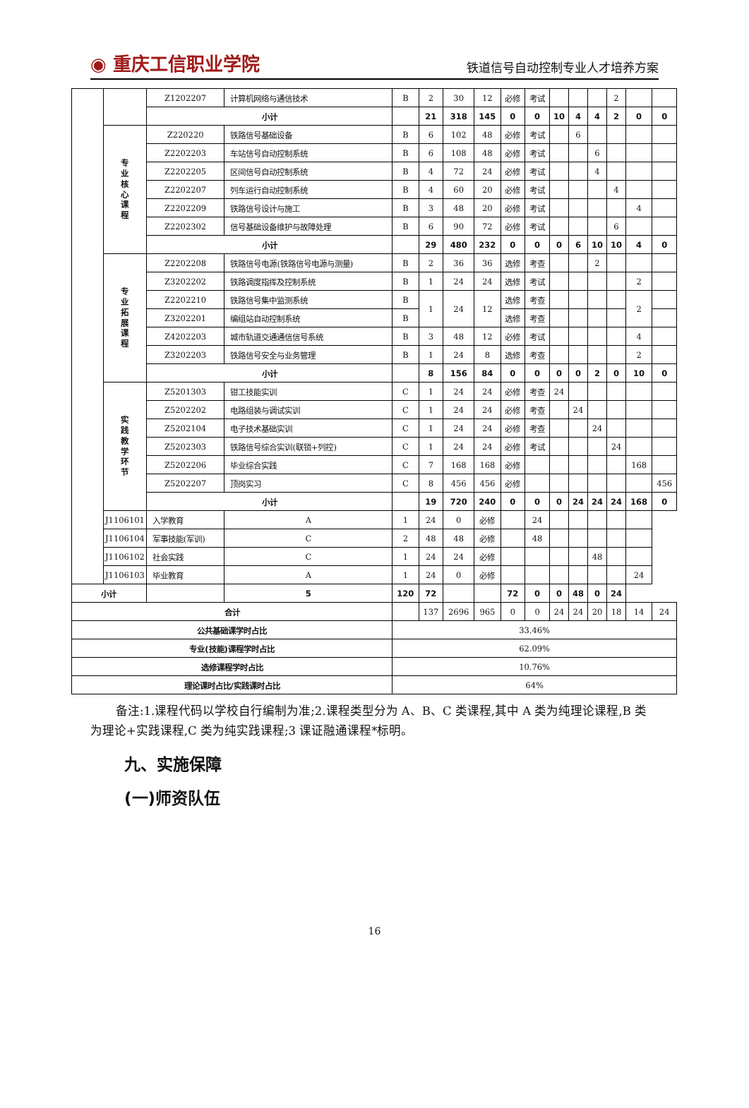◉ 重庆工信职业学院
铁道信号自动控制专业人才培养方案
| | | Z1202207 | 计算机网络与通信技术 | B | 2 | 30 | 12 | 必修 | 考试 | | | | 2 | | | |
| | | 小计 | | | 21 | 318 | 145 | 0 | 0 | 10 | 4 | 4 | 2 | 0 | 0 | |
| | 专 业 核 心 课 程 | Z220220 | 铁路信号基础设备 | B | 6 | 102 | 48 | 必修 | 考试 | | 6 | | | | | |
| | | Z2202203 | 车站信号自动控制系统 | B | 6 | 108 | 48 | 必修 | 考试 | | | 6 | | | | |
| | | Z2202205 | 区间信号自动控制系统 | B | 4 | 72 | 24 | 必修 | 考试 | | | 4 | | | | |
| | | Z2202207 | 列车运行自动控制系统 | B | 4 | 60 | 20 | 必修 | 考试 | | | | 4 | | | |
| | | Z2202209 | 铁路信号设计与施工 | B | 3 | 48 | 20 | 必修 | 考试 | | | | | 4 | | |
| | | Z2202302 | 信号基础设备维护与故障处理 | B | 6 | 90 | 72 | 必修 | 考试 | | | | 6 | | | |
| | | 小计 | | | 29 | 480 | 232 | 0 | 0 | 0 | 6 | 10 | 10 | 4 | 0 | |
| | 专 业 拓 展 课 程 | Z2202208 | 铁路信号电源(铁路信号电源与测量) | B | 2 | 36 | 36 | 选修 | 考查 | | | 2 | | | | |
| | | Z3202202 | 铁路调度指挥及控制系统 | B | 1 | 24 | 24 | 选修 | 考试 | | | | | 2 | | |
| | | Z2202210 | 铁路信号集中监测系统 | B | 1 | 24 | 12 | 选修 | 考查 | | | | | 2 | | |
| | | Z3202201 | 编组站自动控制系统 | B | | | | 选修 | 考查 | | | | | | | |
| | | Z4202203 | 城市轨道交通通信信号系统 | B | 3 | 48 | 12 | 必修 | 考试 | | | | | 4 | | |
| | | Z3202203 | 铁路信号安全与业务管理 | B | 1 | 24 | 8 | 选修 | 考查 | | | | | 2 | | |
| | | 小计 | | | 8 | 156 | 84 | 0 | 0 | 0 | 0 | 2 | 0 | 10 | 0 | |
| | 实 践 教 学 环 节 | Z5201303 | 钳工技能实训 | C | 1 | 24 | 24 | 必修 | 考查 | 24 | | | | | | |
| | | Z5202202 | 电路组装与调试实训 | C | 1 | 24 | 24 | 必修 | 考查 | | 24 | | | | | |
| | | Z5202104 | 电子技术基础实训 | C | 1 | 24 | 24 | 必修 | 考查 | | | 24 | | | | |
| | | Z5202303 | 铁路信号综合实训(联锁+列控) | C | 1 | 24 | 24 | 必修 | 考试 | | | | 24 | | | |
| | | Z5202206 | 毕业综合实践 | C | 7 | 168 | 168 | 必修 | | | | | | 168 | | |
| | | Z5202207 | 顶岗实习 | C | 8 | 456 | 456 | 必修 | | | | | | | 456 | |
| | | 小计 | | | 19 | 720 | 240 | 0 | 0 | 0 | 24 | 24 | 24 | 168 | 0 | |
| | | | J1106101 | 入学教育 | A | 1 | 24 | 0 | 必修 | | 24 | | | | | |
| | | | J1106104 | 军事技能(军训) | C | 2 | 48 | 48 | 必修 | | 48 | | | | | |
| | | | J1106102 | 社会实践 | C | 1 | 24 | 24 | 必修 | | | | | 48 | | |
| | | | J1106103 | 毕业教育 | A | 1 | 24 | 0 | 必修 | | | | | | | 24 |
| 小计 | | | 5 | 120 | 72 | | | 72 | 0 | 0 | 48 | 0 | 24 | | | |
| 合计 | | | | | 137 | 2696 | 965 | 0 | 0 | 24 | 24 | 20 | 18 | 14 | 24 | |
| 公共基础课学时占比 | | | | 33.46% | | | | | | | | | | | | |
| 专业(技能)课程学时占比 | | | | 62.09% | | | | | | | | | | | | |
| 选修课程学时占比 | | | | 10.76% | | | | | | | | | | | | |
| 理论课时占比/实践课时占比 | | | | 64% | | | | | | | | | | | | |
备注:1.课程代码以学校自行编制为准;2.课程类型分为 A、B、C 类课程,其中 A 类为纯理论课程,B 类为理论+实践课程,C 类为纯实践课程;3 课证融通课程*标明。
九、实施保障
(一)师资队伍
16